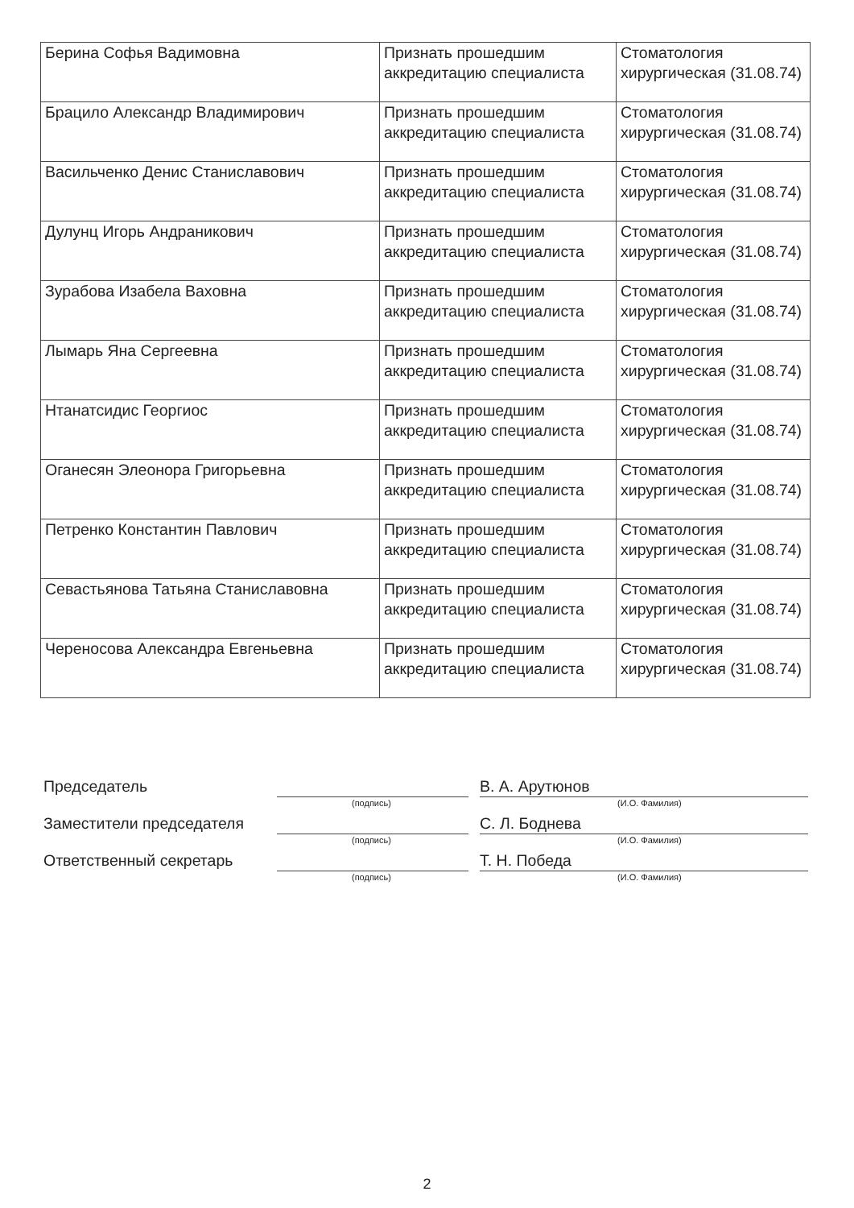| Берина Софья Вадимовна | Признать прошедшим аккредитацию специалиста | Стоматология хирургическая (31.08.74) |
| Брацило Александр Владимирович | Признать прошедшим аккредитацию специалиста | Стоматология хирургическая (31.08.74) |
| Васильченко Денис Станиславович | Признать прошедшим аккредитацию специалиста | Стоматология хирургическая (31.08.74) |
| Дулунц Игорь Андраникович | Признать прошедшим аккредитацию специалиста | Стоматология хирургическая (31.08.74) |
| Зурабова Изабела Ваховна | Признать прошедшим аккредитацию специалиста | Стоматология хирургическая (31.08.74) |
| Лымарь Яна Сергеевна | Признать прошедшим аккредитацию специалиста | Стоматология хирургическая (31.08.74) |
| Нтанатсидис Георгиос | Признать прошедшим аккредитацию специалиста | Стоматология хирургическая (31.08.74) |
| Оганесян Элеонора Григорьевна | Признать прошедшим аккредитацию специалиста | Стоматология хирургическая (31.08.74) |
| Петренко Константин Павлович | Признать прошедшим аккредитацию специалиста | Стоматология хирургическая (31.08.74) |
| Севастьянова Татьяна Станиславовна | Признать прошедшим аккредитацию специалиста | Стоматология хирургическая (31.08.74) |
| Череносова Александра Евгеньевна | Признать прошедшим аккредитацию специалиста | Стоматология хирургическая (31.08.74) |
Председатель
В. А. Арутюнов
(подпись) (И.О. Фамилия)
Заместители председателя
С. Л. Боднева
(подпись) (И.О. Фамилия)
Ответственный секретарь
Т. Н. Победа
(подпись) (И.О. Фамилия)
2